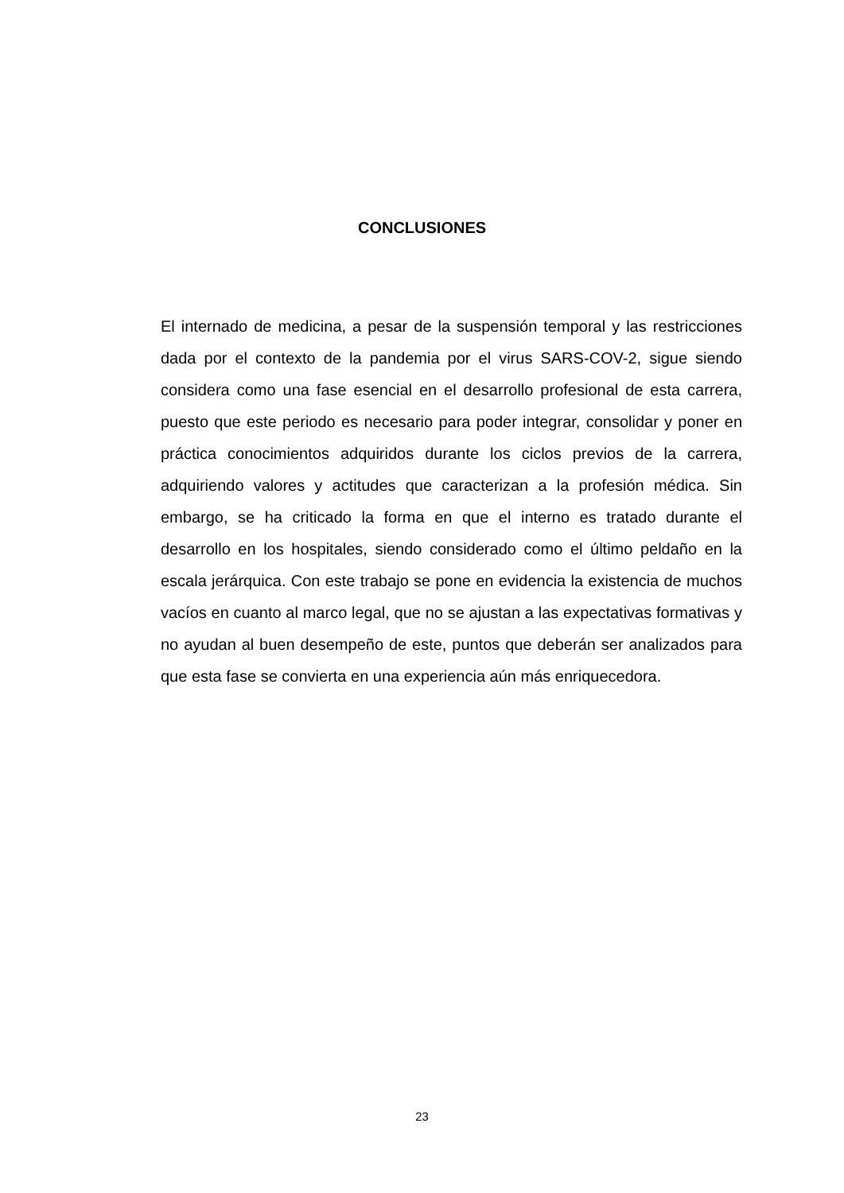CONCLUSIONES
El internado de medicina, a pesar de la suspensión temporal y las restricciones dada por el contexto de la pandemia por el virus SARS-COV-2, sigue siendo considera como una fase esencial en el desarrollo profesional de esta carrera, puesto que este periodo es necesario para poder integrar, consolidar y poner en práctica conocimientos adquiridos durante los ciclos previos de la carrera, adquiriendo valores y actitudes que caracterizan a la profesión médica. Sin embargo, se ha criticado la forma en que el interno es tratado durante el desarrollo en los hospitales, siendo considerado como el último peldaño en la escala jerárquica. Con este trabajo se pone en evidencia la existencia de muchos vacíos en cuanto al marco legal, que no se ajustan a las expectativas formativas y no ayudan al buen desempeño de este, puntos que deberán ser analizados para que esta fase se convierta en una experiencia aún más enriquecedora.
23